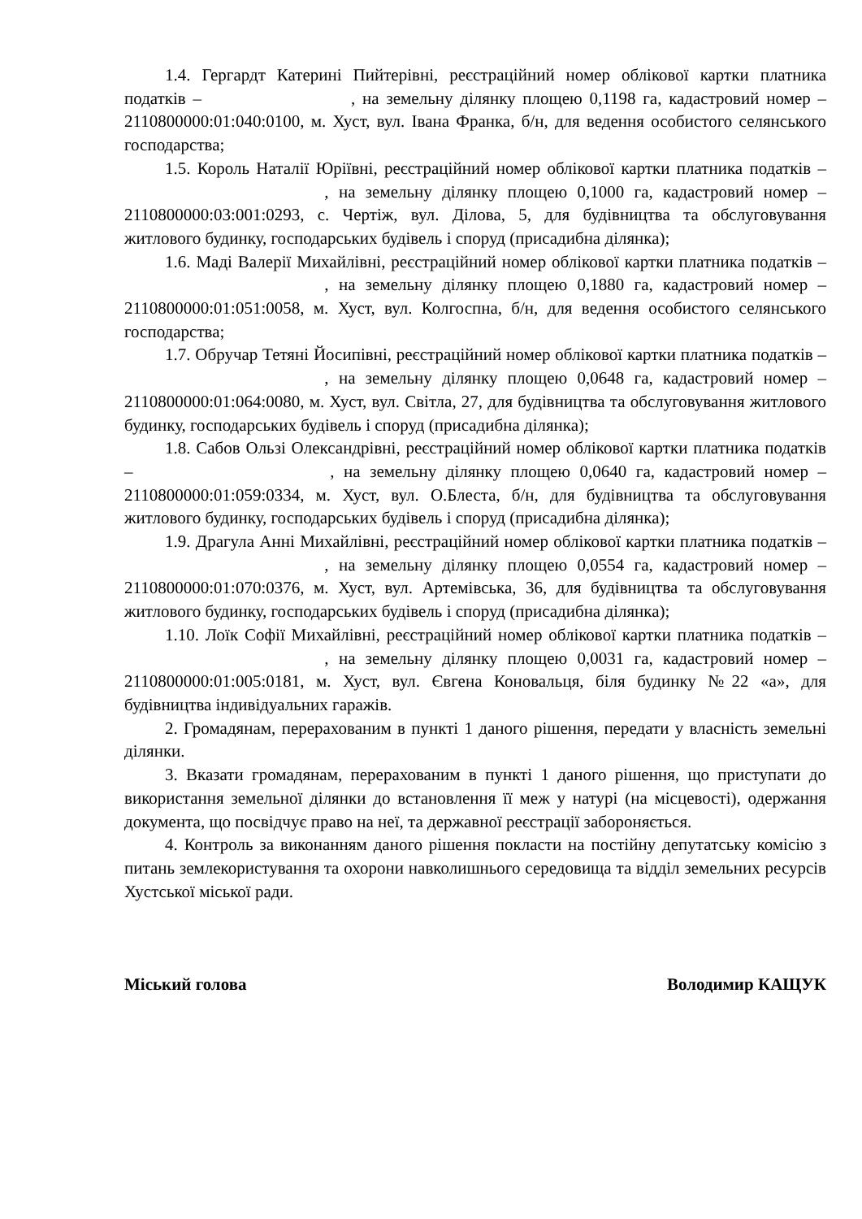1.4. Гергардт Катерині Пийтерівні, реєстраційний номер облікової картки платника податків – , на земельну ділянку площею 0,1198 га, кадастровий номер – 2110800000:01:040:0100, м. Хуст, вул. Івана Франка, б/н, для ведення особистого селянського господарства;
1.5. Король Наталії Юріївні, реєстраційний номер облікової картки платника податків – , на земельну ділянку площею 0,1000 га, кадастровий номер – 2110800000:03:001:0293, с. Чертіж, вул. Ділова, 5, для будівництва та обслуговування житлового будинку, господарських будівель і споруд (присадибна ділянка);
1.6. Маді Валерії Михайлівні, реєстраційний номер облікової картки платника податків – , на земельну ділянку площею 0,1880 га, кадастровий номер – 2110800000:01:051:0058, м. Хуст, вул. Колгоспна, б/н, для ведення особистого селянського господарства;
1.7. Обручар Тетяні Йосипівні, реєстраційний номер облікової картки платника податків – , на земельну ділянку площею 0,0648 га, кадастровий номер – 2110800000:01:064:0080, м. Хуст, вул. Світла, 27, для будівництва та обслуговування житлового будинку, господарських будівель і споруд (присадибна ділянка);
1.8. Сабов Ользі Олександрівні, реєстраційний номер облікової картки платника податків – , на земельну ділянку площею 0,0640 га, кадастровий номер – 2110800000:01:059:0334, м. Хуст, вул. О.Блеста, б/н, для будівництва та обслуговування житлового будинку, господарських будівель і споруд (присадибна ділянка);
1.9. Драгула Анні Михайлівні, реєстраційний номер облікової картки платника податків – , на земельну ділянку площею 0,0554 га, кадастровий номер – 2110800000:01:070:0376, м. Хуст, вул. Артемівська, 36, для будівництва та обслуговування житлового будинку, господарських будівель і споруд (присадибна ділянка);
1.10. Лоїк Софії Михайлівні, реєстраційний номер облікової картки платника податків – , на земельну ділянку площею 0,0031 га, кадастровий номер – 2110800000:01:005:0181, м. Хуст, вул. Євгена Коновальця, біля будинку №22 «а», для будівництва індивідуальних гаражів.
2. Громадянам, перерахованим в пункті 1 даного рішення, передати у власність земельні ділянки.
3. Вказати громадянам, перерахованим в пункті 1 даного рішення, що приступати до використання земельної ділянки до встановлення її меж у натурі (на місцевості), одержання документа, що посвідчує право на неї, та державної реєстрації забороняється.
4. Контроль за виконанням даного рішення покласти на постійну депутатську комісію з питань землекористування та охорони навколишнього середовища та відділ земельних ресурсів Хустської міської ради.
Міський голова Володимир КАЩУК